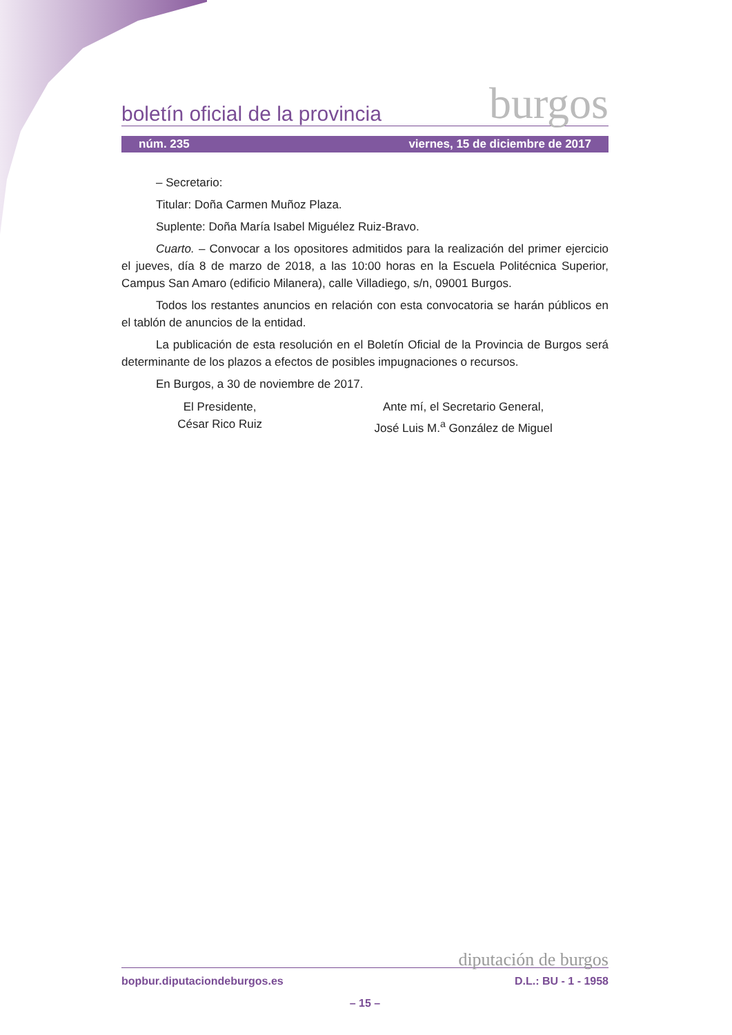boletín oficial de la provincia burgos
núm. 235 viernes, 15 de diciembre de 2017
– Secretario:
Titular: Doña Carmen Muñoz Plaza.
Suplente: Doña María Isabel Miguélez Ruiz-Bravo.
Cuarto. – Convocar a los opositores admitidos para la realización del primer ejercicio el jueves, día 8 de marzo de 2018, a las 10:00 horas en la Escuela Politécnica Superior, Campus San Amaro (edificio Milanera), calle Villadiego, s/n, 09001 Burgos.
Todos los restantes anuncios en relación con esta convocatoria se harán públicos en el tablón de anuncios de la entidad.
La publicación de esta resolución en el Boletín Oficial de la Provincia de Burgos será determinante de los plazos a efectos de posibles impugnaciones o recursos.
En Burgos, a 30 de noviembre de 2017.
El Presidente,
César Rico Ruiz
Ante mí, el Secretario General,
José Luis M.<sup>a</sup> González de Miguel
diputación de burgos
bopbur.diputaciondeburgos.es D.L.: BU - 1 - 1958
– 15 –